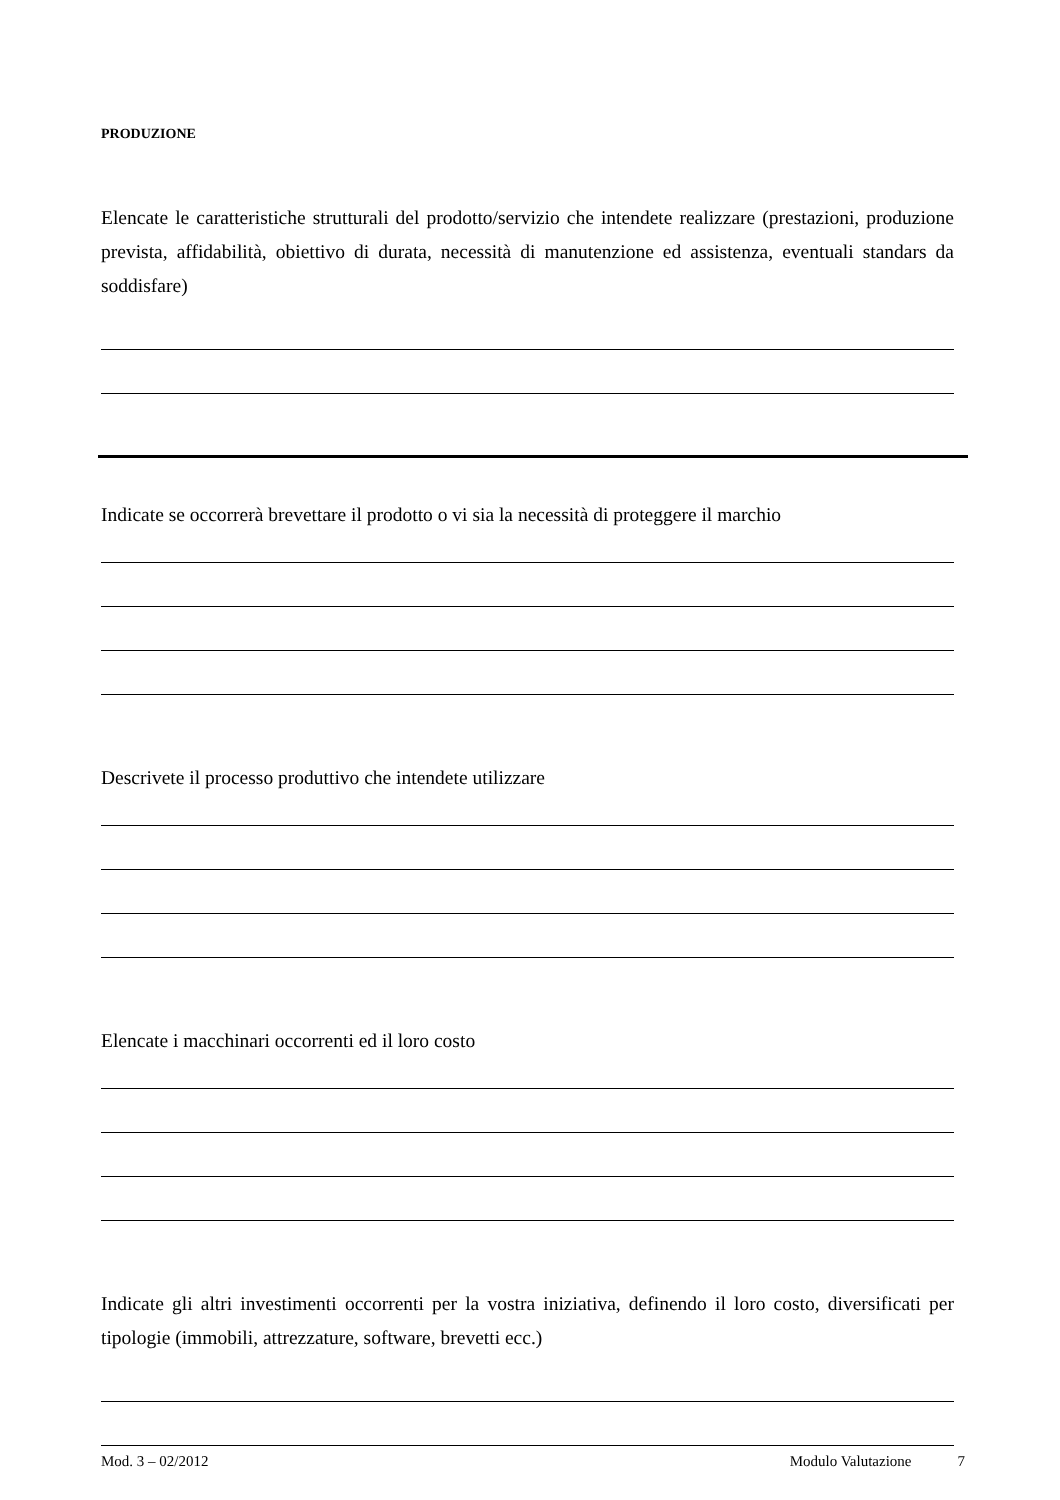PRODUZIONE
Elencate le caratteristiche strutturali del prodotto/servizio che intendete realizzare (prestazioni, produzione prevista, affidabilità, obiettivo di durata, necessità di manutenzione ed assistenza, eventuali standars da soddisfare)
Indicate se occorrerà brevettare il prodotto o vi sia la necessità di proteggere il marchio
Descrivete il processo produttivo che intendete utilizzare
Elencate i macchinari occorrenti ed il loro costo
Indicate gli altri investimenti occorrenti per la vostra iniziativa, definendo il loro costo, diversificati per tipologie (immobili, attrezzature, software, brevetti ecc.)
Mod. 3 – 02/2012 Modulo Valutazione 7